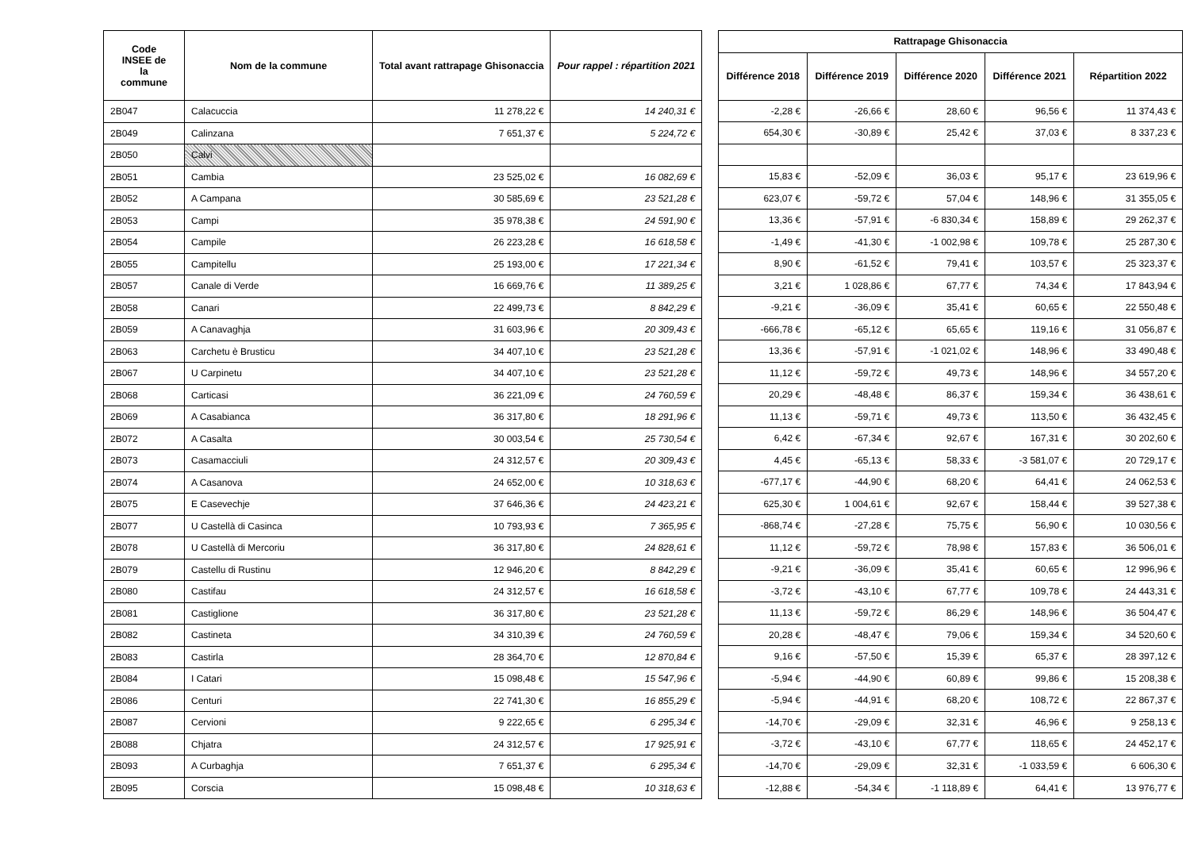| Code INSEE de la commune | Nom de la commune | Total avant rattrapage Ghisonaccia | Pour rappel : répartition 2021 |
| --- | --- | --- | --- |
| 2B047 | Calacuccia | 11 278,22 € | 14 240,31 € |
| 2B049 | Calinzana | 7 651,37 € | 5 224,72 € |
| 2B050 | Calvi | | |
| 2B051 | Cambia | 23 525,02 € | 16 082,69 € |
| 2B052 | A Campana | 30 585,69 € | 23 521,28 € |
| 2B053 | Campi | 35 978,38 € | 24 591,90 € |
| 2B054 | Campile | 26 223,28 € | 16 618,58 € |
| 2B055 | Campitellu | 25 193,00 € | 17 221,34 € |
| 2B057 | Canale di Verde | 16 669,76 € | 11 389,25 € |
| 2B058 | Canari | 22 499,73 € | 8 842,29 € |
| 2B059 | A Canavaghja | 31 603,96 € | 20 309,43 € |
| 2B063 | Carchetu è Brusticu | 34 407,10 € | 23 521,28 € |
| 2B067 | U Carpinetu | 34 407,10 € | 23 521,28 € |
| 2B068 | Carticasi | 36 221,09 € | 24 760,59 € |
| 2B069 | A Casabianca | 36 317,80 € | 18 291,96 € |
| 2B072 | A Casalta | 30 003,54 € | 25 730,54 € |
| 2B073 | Casamacciuli | 24 312,57 € | 20 309,43 € |
| 2B074 | A Casanova | 24 652,00 € | 10 318,63 € |
| 2B075 | E Casevechje | 37 646,36 € | 24 423,21 € |
| 2B077 | U Castellà di Casinca | 10 793,93 € | 7 365,95 € |
| 2B078 | U Castellà di Mercoriu | 36 317,80 € | 24 828,61 € |
| 2B079 | Castellu di Rustinu | 12 946,20 € | 8 842,29 € |
| 2B080 | Castifau | 24 312,57 € | 16 618,58 € |
| 2B081 | Castiglione | 36 317,80 € | 23 521,28 € |
| 2B082 | Castineta | 34 310,39 € | 24 760,59 € |
| 2B083 | Castirla | 28 364,70 € | 12 870,84 € |
| 2B084 | I Catari | 15 098,48 € | 15 547,96 € |
| 2B086 | Centuri | 22 741,30 € | 16 855,29 € |
| 2B087 | Cervioni | 9 222,65 € | 6 295,34 € |
| 2B088 | Chjatra | 24 312,57 € | 17 925,91 € |
| 2B093 | A Curbaghja | 7 651,37 € | 6 295,34 € |
| 2B095 | Corscia | 15 098,48 € | 10 318,63 € |
| Rattrapage Ghisonaccia | | | | |
| --- | --- | --- | --- | --- |
| Différence 2018 | Différence 2019 | Différence 2020 | Différence 2021 | Répartition 2022 |
| -2,28 € | -26,66 € | 28,60 € | 96,56 € | 11 374,43 € |
| 654,30 € | -30,89 € | 25,42 € | 37,03 € | 8 337,23 € |
| 15,83 € | -52,09 € | 36,03 € | 95,17 € | 23 619,96 € |
| 623,07 € | -59,72 € | 57,04 € | 148,96 € | 31 355,05 € |
| 13,36 € | -57,91 € | -6 830,34 € | 158,89 € | 29 262,37 € |
| -1,49 € | -41,30 € | -1 002,98 € | 109,78 € | 25 287,30 € |
| 8,90 € | -61,52 € | 79,41 € | 103,57 € | 25 323,37 € |
| 3,21 € | 1 028,86 € | 67,77 € | 74,34 € | 17 843,94 € |
| -9,21 € | -36,09 € | 35,41 € | 60,65 € | 22 550,48 € |
| -666,78 € | -65,12 € | 65,65 € | 119,16 € | 31 056,87 € |
| 13,36 € | -57,91 € | -1 021,02 € | 148,96 € | 33 490,48 € |
| 11,12 € | -59,72 € | 49,73 € | 148,96 € | 34 557,20 € |
| 20,29 € | -48,48 € | 86,37 € | 159,34 € | 36 438,61 € |
| 11,13 € | -59,71 € | 49,73 € | 113,50 € | 36 432,45 € |
| 6,42 € | -67,34 € | 92,67 € | 167,31 € | 30 202,60 € |
| 4,45 € | -65,13 € | 58,33 € | -3 581,07 € | 20 729,17 € |
| -677,17 € | -44,90 € | 68,20 € | 64,41 € | 24 062,53 € |
| 625,30 € | 1 004,61 € | 92,67 € | 158,44 € | 39 527,38 € |
| -868,74 € | -27,28 € | 75,75 € | 56,90 € | 10 030,56 € |
| 11,12 € | -59,72 € | 78,98 € | 157,83 € | 36 506,01 € |
| -9,21 € | -36,09 € | 35,41 € | 60,65 € | 12 996,96 € |
| -3,72 € | -43,10 € | 67,77 € | 109,78 € | 24 443,31 € |
| 11,13 € | -59,72 € | 86,29 € | 148,96 € | 36 504,47 € |
| 20,28 € | -48,47 € | 79,06 € | 159,34 € | 34 520,60 € |
| 9,16 € | -57,50 € | 15,39 € | 65,37 € | 28 397,12 € |
| -5,94 € | -44,90 € | 60,89 € | 99,86 € | 15 208,38 € |
| -5,94 € | -44,91 € | 68,20 € | 108,72 € | 22 867,37 € |
| -14,70 € | -29,09 € | 32,31 € | 46,96 € | 9 258,13 € |
| -3,72 € | -43,10 € | 67,77 € | 118,65 € | 24 452,17 € |
| -14,70 € | -29,09 € | 32,31 € | -1 033,59 € | 6 606,30 € |
| -12,88 € | -54,34 € | -1 118,89 € | 64,41 € | 13 976,77 € |